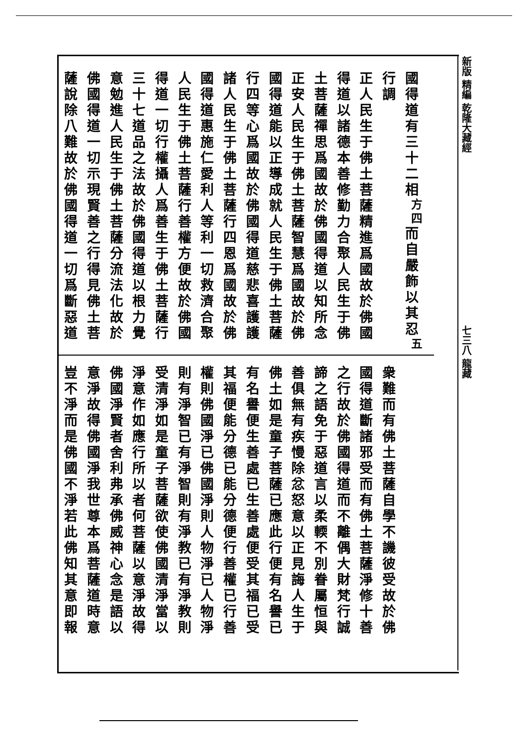國得道有三十二相<sup>方四</sup>而自嚴飾以其忍<sup>五</sup>行調
正人民生于佛土菩薩精進爲國故於佛國
得道以諸德本善修勤力合聚人民生于佛
土菩薩禪思爲國故於佛國得道以知所念
正安人民生于佛土菩薩智慧爲國故於佛
國得道能以正導成就人民生于佛土菩薩
行四等心爲國故於佛國得道慈悲喜護護
諸人民生于佛土菩薩行四恩爲國故於佛
國得道惠施仁愛利人等利一切救濟合聚
人民生于佛土菩薩行善權方便故於佛國
得道一切行權攝人爲善生于佛土菩薩行
三十七道品之法故於佛國得道以根力覺
意勉進人民生于佛土菩薩分流法化故於
佛國得道一切示現賢善之行得見佛土菩
薩說除八難故於佛國得道一切爲斷惡道
衆難而有佛土菩薩自學不譏彼受故於佛
國得道斷諸邪受而有佛土菩薩淨修十善
之行故於佛國得道而不離偶大財梵行誠
諦之語免于惡道言以柔輭不別眷屬恒與
善俱無有疾慢除忿怒意以正見誨人生于
佛土如是童子菩薩已應此行便有名譽已
有名譽便生善處已生善處便受其福已受
其福便能分德已能分德便行善權已行善
權則佛國淨已佛國淨則人物淨已人物淨
則有淨智已有淨智則有淨教已有淨教則
受清淨如是童子菩薩欲使佛國清淨當以
淨意作如應行所以者何菩薩以意淨故得
佛國淨賢者舍利弗承佛威神心念是語以
意淨故得佛國淨我世尊本爲菩薩道時意
豈不淨而是佛國不淨若此佛知其意即報
新版 精編 乾隆大藏經 　　　　　　　　　　　　　　　　　七三八 龍藏